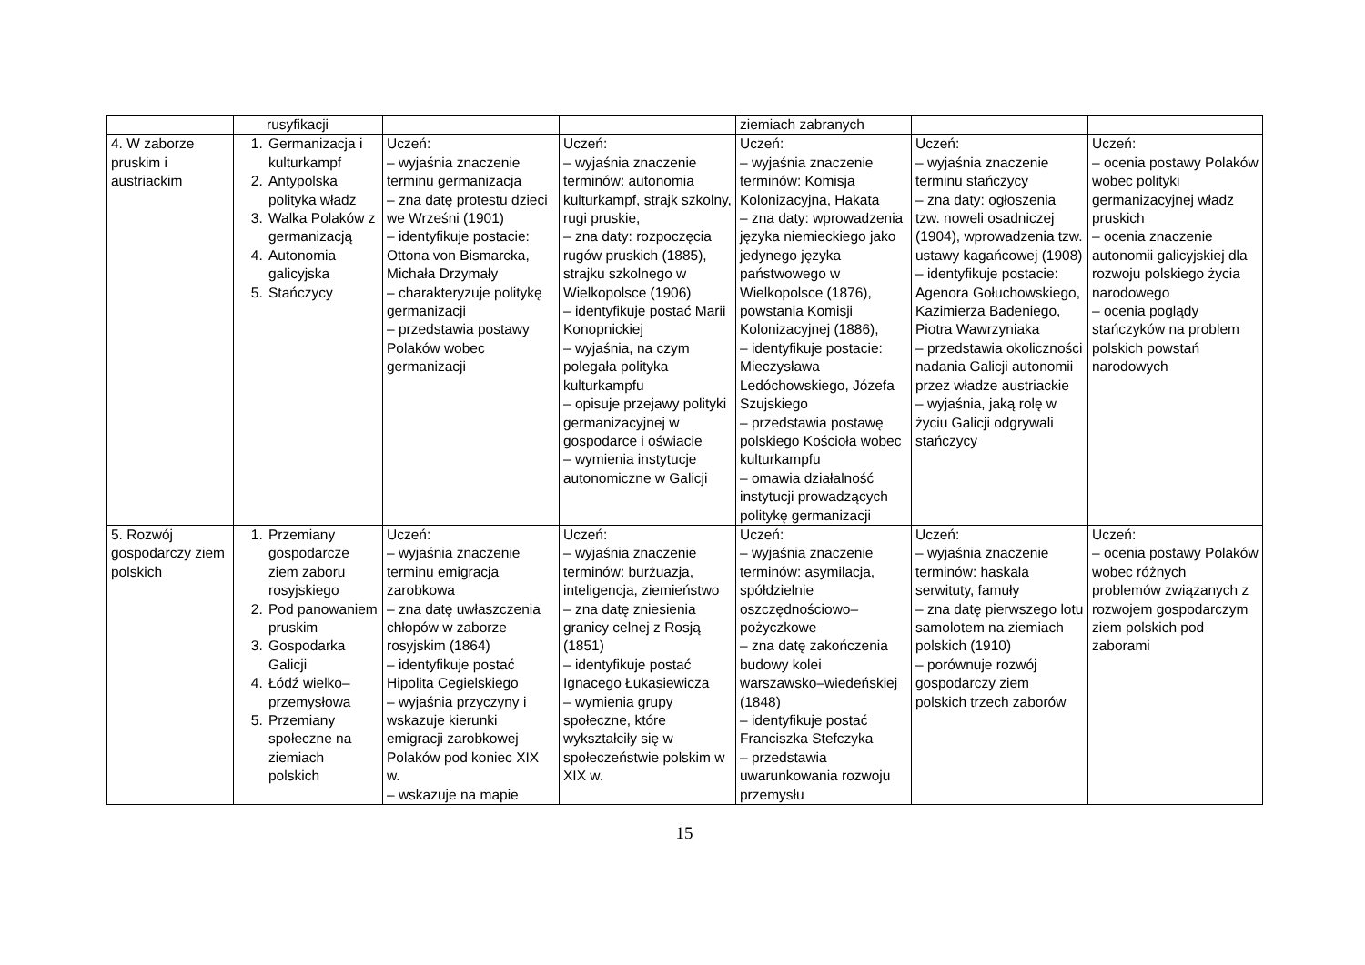| | rusyfikacji | | | ziemiach zabranych | | |
| 4. W zaborze pruskim i austriackim | 1. Germanizacja i kulturkampf 2. Antypolska polityka władz 3. Walka Polaków z germanizacją 4. Autonomia galicyjska 5. Stańczycy | Uczeń: – wyjaśnia znaczenie terminu germanizacja – zna datę protestu dzieci we Wrześni (1901) – identyfikuje postacie: Ottona von Bismarcka, Michała Drzymały – charakteryzuje politykę germanizacji – przedstawia postawy Polaków wobec germanizacji | Uczeń: – wyjaśnia znaczenie terminów: autonomia kulturkampf, strajk szkolny, rugi pruskie, – zna daty: rozpoczęcia rugów pruskich (1885), strajku szkolnego w Wielkopolsce (1906) – identyfikuje postać Marii Konopnickiej – wyjaśnia, na czym polegała polityka kulturkampfu – opisuje przejawy polityki germanizacyjnej w gospodarce i oświacie – wymienia instytucje autonomiczne w Galicji | Uczeń: – wyjaśnia znaczenie terminów: Komisja Kolonizacyjna, Hakata – zna daty: wprowadzenia języka niemieckiego jako jedynego języka państwowego w Wielkopolsce (1876), powstania Komisji Kolonizacyjnej (1886), – identyfikuje postacie: Mieczysława Ledóchowskiego, Józefa Szujskiego – przedstawia postawę polskiego Kościoła wobec kulturkampfu – omawia działalność instytucji prowadzących politykę germanizacji | Uczeń: – wyjaśnia znaczenie terminu stańczycy – zna daty: ogłoszenia tzw. noweli osadniczej (1904), wprowadzenia tzw. ustawy kagańcowej (1908) – identyfikuje postacie: Agenora Gołuchowskiego, Kazimierza Badeniego, Piotra Wawrzyniaka – przedstawia okoliczności nadania Galicji autonomii przez władze austriackie – wyjaśnia, jaką rolę w życiu Galicji odgrywali stańczycy | Uczeń: – ocenia postawy Polaków wobec polityki germanizacyjnej władz pruskich – ocenia znaczenie autonomii galicyjskiej dla rozwoju polskiego życia narodowego – ocenia poglądy stańczyków na problem polskich powstań narodowych |
| 5. Rozwój gospodarczy ziem polskich | 1. Przemiany gospodarcze ziem zaboru rosyjskiego 2. Pod panowaniem pruskim 3. Gospodarka Galicji 4. Łódź wielko–przemysłowa 5. Przemiany społeczne na ziemiach polskich | Uczeń: – wyjaśnia znaczenie terminu emigracja zarobkowa – zna datę uwłaszczenia chłopów w zaborze rosyjskim (1864) – identyfikuje postać Hipolita Cegielskiego – wyjaśnia przyczyny i wskazuje kierunki emigracji zarobkowej Polaków pod koniec XIX w. – wskazuje na mapie | Uczeń: – wyjaśnia znaczenie terminów: burżuazja, inteligencja, ziemieństwo – zna datę zniesienia granicy celnej z Rosją (1851) – identyfikuje postać Ignacego Łukasiewicza – wymienia grupy społeczne, które wykształciły się w społeczeństwie polskim w XIX w. | Uczeń: – wyjaśnia znaczenie terminów: asymilacja, spółdzielnie oszczędnościowo–pożyczkowe – zna datę zakończenia budowy kolei warszawsko–wiedeńskiej (1848) – identyfikuje postać Franciszka Stefczyka – przedstawia uwarunkowania rozwoju przemysłu | Uczeń: – wyjaśnia znaczenie terminów: haskala serwituty, famuły – zna datę pierwszego lotu samolotem na ziemiach polskich (1910) – porównuje rozwój gospodarczy ziem polskich trzech zaborów | Uczeń: – ocenia postawy Polaków wobec różnych problemów związanych z rozwojem gospodarczym ziem polskich pod zaborami |
15